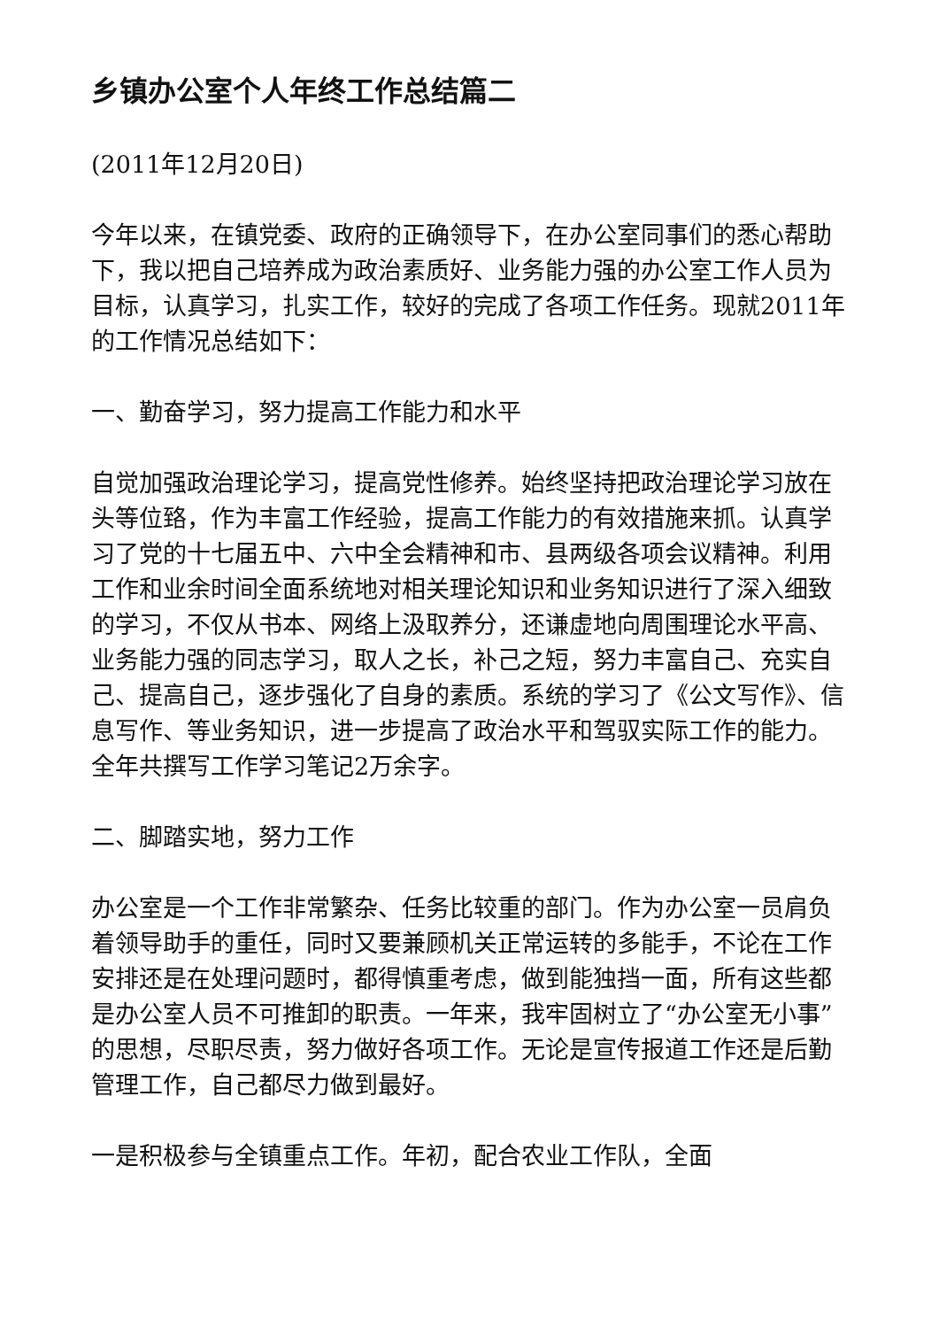乡镇办公室个人年终工作总结篇二
(2011年12月20日)
今年以来，在镇党委、政府的正确领导下，在办公室同事们的悉心帮助下，我以把自己培养成为政治素质好、业务能力强的办公室工作人员为目标，认真学习，扎实工作，较好的完成了各项工作任务。现就2011年的工作情况总结如下：
一、勤奋学习，努力提高工作能力和水平
自觉加强政治理论学习，提高党性修养。始终坚持把政治理论学习放在头等位臵，作为丰富工作经验，提高工作能力的有效措施来抓。认真学习了党的十七届五中、六中全会精神和市、县两级各项会议精神。利用工作和业余时间全面系统地对相关理论知识和业务知识进行了深入细致的学习，不仅从书本、网络上汲取养分，还谦虚地向周围理论水平高、业务能力强的同志学习，取人之长，补己之短，努力丰富自己、充实自己、提高自己，逐步强化了自身的素质。系统的学习了《公文写作》、信息写作、等业务知识，进一步提高了政治水平和驾驭实际工作的能力。全年共撰写工作学习笔记2万余字。
二、脚踏实地，努力工作
办公室是一个工作非常繁杂、任务比较重的部门。作为办公室一员肩负着领导助手的重任，同时又要兼顾机关正常运转的多能手，不论在工作安排还是在处理问题时，都得慎重考虑，做到能独挡一面，所有这些都是办公室人员不可推卸的职责。一年来，我牢固树立了“办公室无小事”的思想，尽职尽责，努力做好各项工作。无论是宣传报道工作还是后勤管理工作，自己都尽力做到最好。
一是积极参与全镇重点工作。年初，配合农业工作队，全面